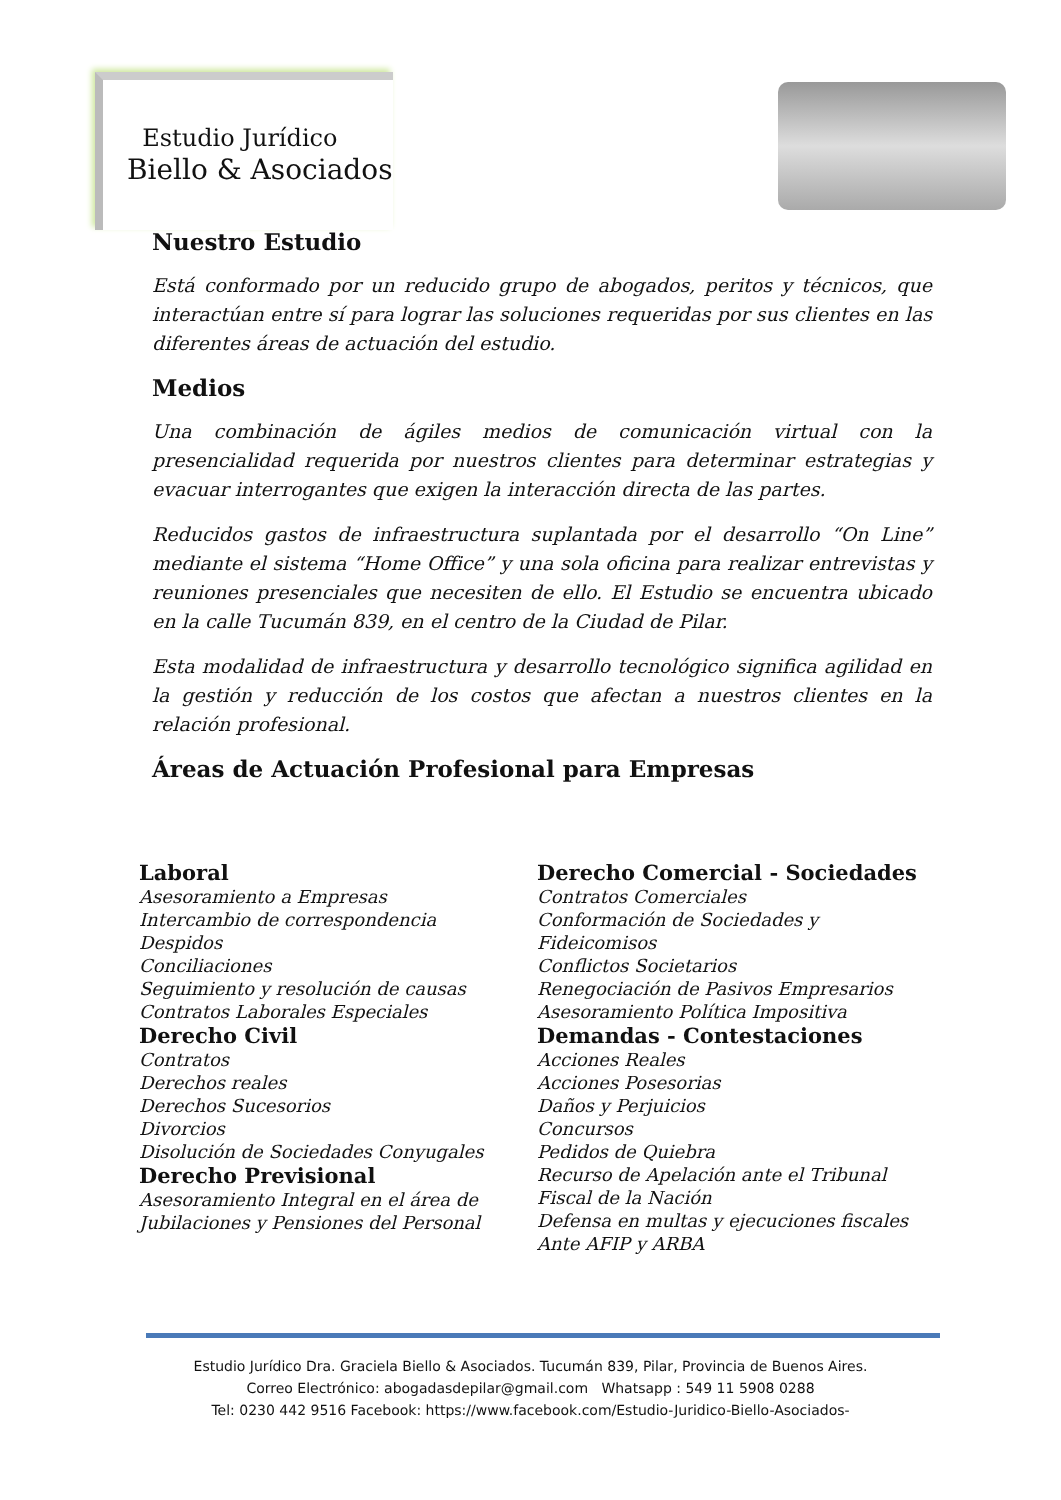Estudio Jurídico
Biello & Asociados
Nuestro Estudio
Está conformado por un reducido grupo de abogados, peritos y técnicos, que interactúan entre sí para lograr las soluciones requeridas por sus clientes en las diferentes áreas de actuación del estudio.
Medios
Una combinación de ágiles medios de comunicación virtual con la presencialidad requerida por nuestros clientes para determinar estrategias y evacuar interrogantes que exigen la interacción directa de las partes.
Reducidos gastos de infraestructura suplantada por el desarrollo “On Line” mediante el sistema “Home Office” y una sola oficina para realizar entrevistas y reuniones presenciales que necesiten de ello. El Estudio se encuentra ubicado en la calle Tucumán 839, en el centro de la Ciudad de Pilar.
Esta modalidad de infraestructura y desarrollo tecnológico significa agilidad en la gestión y reducción de los costos que afectan a nuestros clientes en la relación profesional.
Áreas de Actuación Profesional para Empresas
Laboral
Asesoramiento a Empresas
Intercambio de correspondencia
Despidos
Conciliaciones
Seguimiento y resolución de causas
Contratos Laborales Especiales
Derecho Civil
Contratos
Derechos reales
Derechos Sucesorios
Divorcios
Disolución de Sociedades Conyugales
Derecho Previsional
Asesoramiento Integral en el área de Jubilaciones y Pensiones del Personal
Derecho Comercial - Sociedades
Contratos Comerciales
Conformación de Sociedades y Fideicomisos
Conflictos Societarios
Renegociación de Pasivos Empresarios
Asesoramiento Política Impositiva
Demandas - Contestaciones
Acciones Reales
Acciones Posesorias
Daños y Perjuicios
Concursos
Pedidos de Quiebra
Recurso de Apelación ante el Tribunal Fiscal de la Nación
Defensa en multas y ejecuciones fiscales Ante AFIP y ARBA
Estudio Jurídico Dra. Graciela Biello & Asociados. Tucumán 839, Pilar, Provincia de Buenos Aires.
Correo Electrónico: abogadasdepilar@gmail.com Whatsapp : 549 11 5908 0288
Tel: 0230 442 9516 Facebook: https://www.facebook.com/Estudio-Juridico-Biello-Asociados-